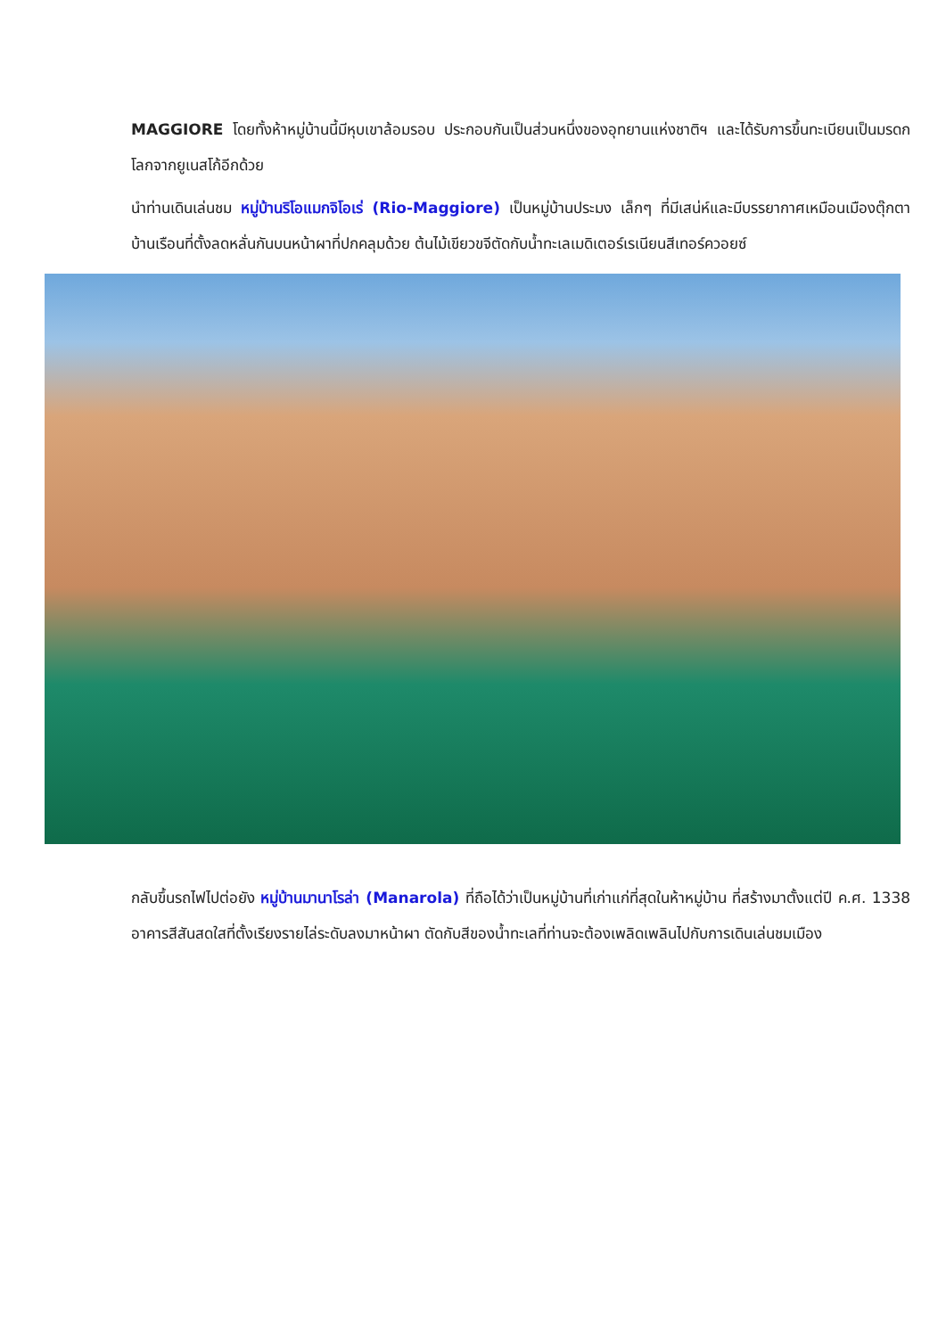MAGGIORE โดยทั้งห้าหมู่บ้านนี้มีหุบเขาล้อมรอบ ประกอบกันเป็นส่วนหนึ่งของอุทยานแห่งชาติฯ และได้รับการขึ้นทะเบียนเป็นมรดกโลกจากยูเนสโก้อีกด้วย
นำท่านเดินเล่นชม หมู่บ้านริโอแมกจิโอเร่ (Rio-Maggiore) เป็นหมู่บ้านประมง เล็กๆ ที่มีเสน่ห์และมีบรรยากาศเหมือนเมืองตุ๊กตา บ้านเรือนที่ตั้งลดหลั่นกันบนหน้าผาที่ปกคลุมด้วย ต้นไม้เขียวขจีตัดกับน้ำทะเลเมดิเตอร์เรเนียนสีเทอร์ควอยซ์
กลับขึ้นรถไฟไปต่อยัง หมู่บ้านมานาโรล่า (Manarola) ที่ถือได้ว่าเป็นหมู่บ้านที่เก่าแก่ที่สุดในห้าหมู่บ้าน ที่สร้างมาตั้งแต่ปี ค.ศ. 1338 อาคารสีสันสดใสที่ตั้งเรียงรายไล่ระดับลงมาหน้าผา ตัดกับสีของน้ำทะเลที่ท่านจะต้องเพลิดเพลินไปกับการเดินเล่นชมเมือง